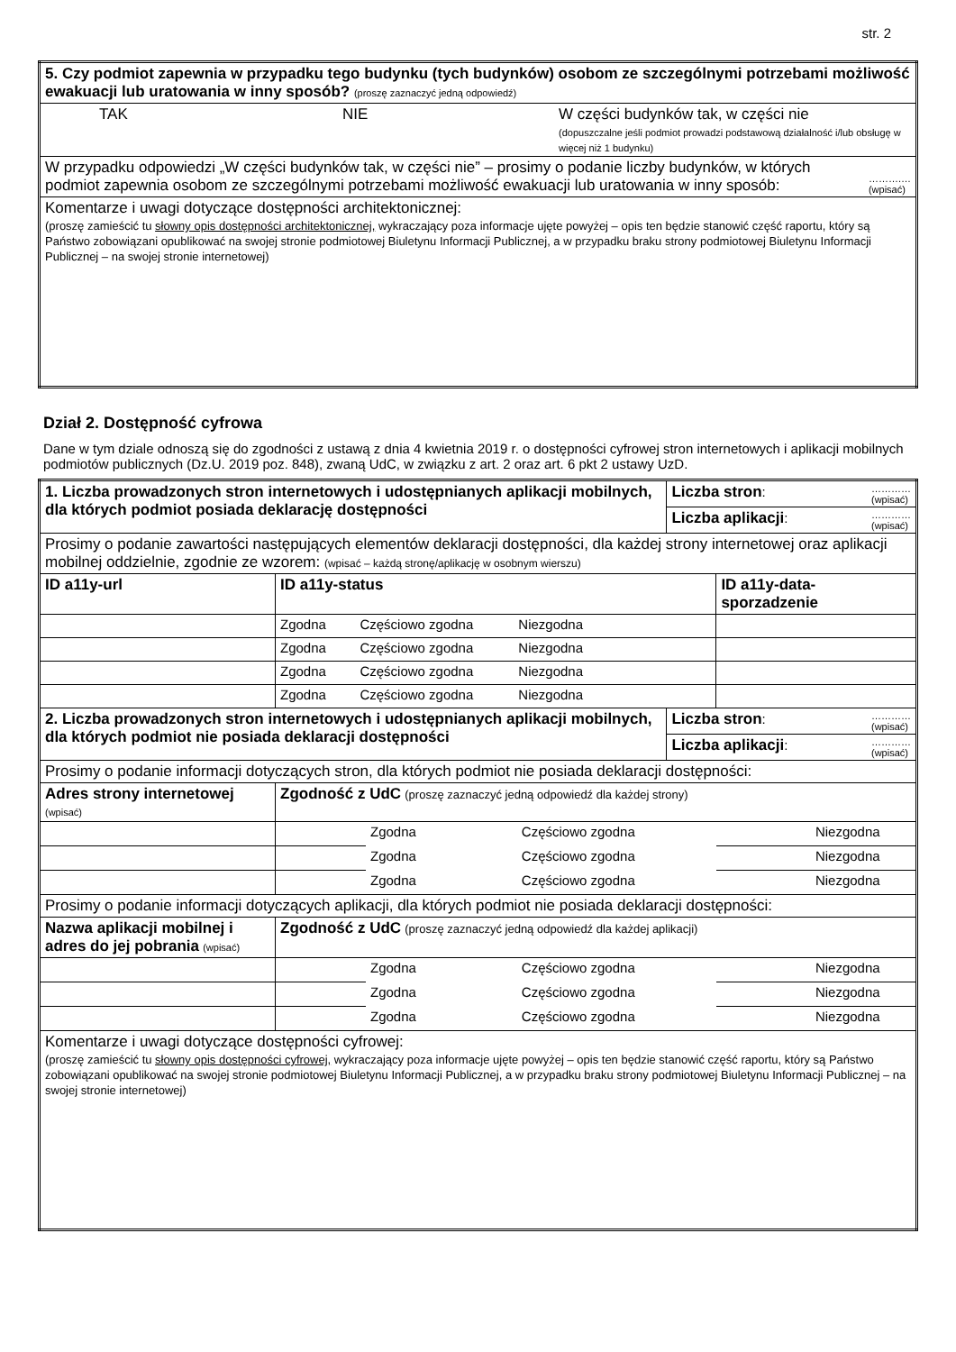str. 2
| 5. Czy podmiot zapewnia w przypadku tego budynku (tych budynków) osobom ze szczególnymi potrzebami możliwość ewakuacji lub uratowania w inny sposób? (proszę zaznaczyć jedną odpowiedź) | | |
| TAK | NIE | W części budynków tak, w części nie (dopuszczalne jeśli podmiot prowadzi podstawową działalność i/lub obsługę w więcej niż 1 budynku) |
| W przypadku odpowiedzi „W części budynków tak, w części nie” – prosimy o podanie liczby budynków, w których podmiot zapewnia osobom ze szczególnymi potrzebami możliwość ewakuacji lub uratowania w inny sposób: ……….… (wpisać) | | |
| Komentarze i uwagi dotyczące dostępności architektonicznej: (proszę zamieścić tu słowny opis dostępności architektonicznej, wykraczający poza informacje ujęte powyżej – opis ten będzie stanowić część raportu, który są Państwo zobowiązani opublikować na swojej stronie podmiotowej Biuletynu Informacji Publicznej, a w przypadku braku strony podmiotowej Biuletynu Informacji Publicznej – na swojej stronie internetowej) | | |
Dział 2. Dostępność cyfrowa
Dane w tym dziale odnoszą się do zgodności z ustawą z dnia 4 kwietnia 2019 r. o dostępności cyfrowej stron internetowych i aplikacji mobilnych podmiotów publicznych (Dz.U. 2019 poz. 848), zwaną UdC, w związku z art. 2 oraz art. 6 pkt 2 ustawy UzD.
| 1. Liczba prowadzonych stron internetowych i udostępnianych aplikacji mobilnych, dla których podmiot posiada deklarację dostępności | | | | Liczba stron : ………… (wpisać) | |
| | | | | Liczba aplikacji : ………… (wpisać) | |
| Prosimy o podanie zawartości następujących elementów deklaracji dostępności, dla każdej strony internetowej oraz aplikacji mobilnej oddzielnie, zgodnie ze wzorem: (wpisać – każdą stronę/aplikację w osobnym wierszu) | | | | | |
| ID a11y-url | ID a11y-status | | | | ID a11y-data-sporzadzenie |
| | Zgodna Częściowo zgodna Niezgodna | | | | |
| | Zgodna Częściowo zgodna Niezgodna | | | | |
| | Zgodna Częściowo zgodna Niezgodna | | | | |
| | Zgodna Częściowo zgodna Niezgodna | | | | |
| 2. Liczba prowadzonych stron internetowych i udostępnianych aplikacji mobilnych, dla których podmiot nie posiada deklaracji dostępności | | | | Liczba stron : ………… (wpisać) | |
| | | | | Liczba aplikacji : ………… (wpisać) | |
| Prosimy o podanie informacji dotyczących stron, dla których podmiot nie posiada deklaracji dostępności: | | | | | |
| Adres strony internetowej (wpisać) | Zgodność z UdC (proszę zaznaczyć jedną odpowiedź dla każdej strony) | | | | |
| | | Zgodna | Częściowo zgodna | | Niezgodna |
| | | Zgodna | Częściowo zgodna | | Niezgodna |
| | | Zgodna | Częściowo zgodna | | Niezgodna |
| Prosimy o podanie informacji dotyczących aplikacji, dla których podmiot nie posiada deklaracji dostępności: | | | | | |
| Nazwa aplikacji mobilnej i adres do jej pobrania (wpisać) | Zgodność z UdC (proszę zaznaczyć jedną odpowiedź dla każdej aplikacji) | | | | |
| | | Zgodna | Częściowo zgodna | | Niezgodna |
| | | Zgodna | Częściowo zgodna | | Niezgodna |
| | | Zgodna | Częściowo zgodna | | Niezgodna |
| Komentarze i uwagi dotyczące dostępności cyfrowej: (proszę zamieścić tu słowny opis dostępności cyfrowej, wykraczający poza informacje ujęte powyżej – opis ten będzie stanowić część raportu, który są Państwo zobowiązani opublikować na swojej stronie podmiotowej Biuletynu Informacji Publicznej, a w przypadku braku strony podmiotowej Biuletynu Informacji Publicznej – na swojej stronie internetowej) | | | | | |